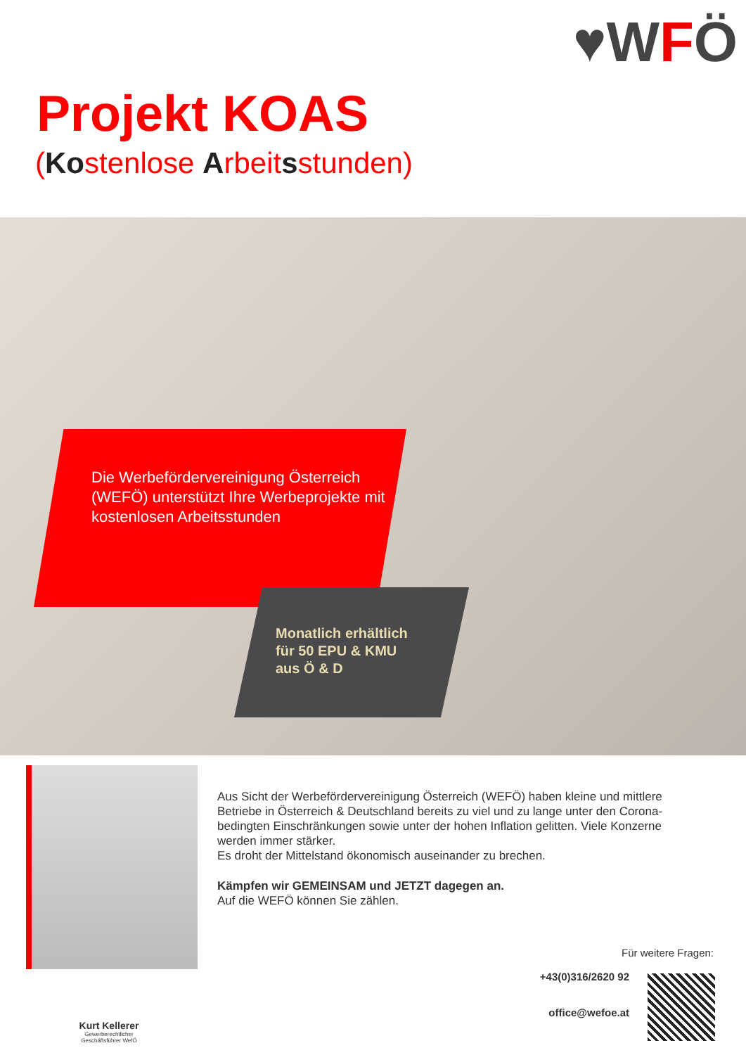♥WFÖ
Projekt KOAS
(Kostenlose Arbeitsstunden)
Die Werbefördervereinigung Österreich (WEFÖ) unterstützt Ihre Werbeprojekte mit kostenlosen Arbeitsstunden
Monatlich erhältlich
für 50 EPU & KMU
aus Ö & D
Aus Sicht der Werbefördervereinigung Österreich (WEFÖ) haben kleine und mittlere Betriebe in Österreich & Deutschland bereits zu viel und zu lange unter den Corona-bedingten Einschränkungen sowie unter der hohen Inflation gelitten. Viele Konzerne werden immer stärker.
Es droht der Mittelstand ökonomisch auseinander zu brechen.
Kämpfen wir GEMEINSAM und JETZT dagegen an.
Auf die WEFÖ können Sie zählen.
Kurt Kellerer
Gewerberechtlicher
Geschäftsführer WefÖ
Für weitere Fragen:
+43(0)316/2620 92
office@wefoe.at